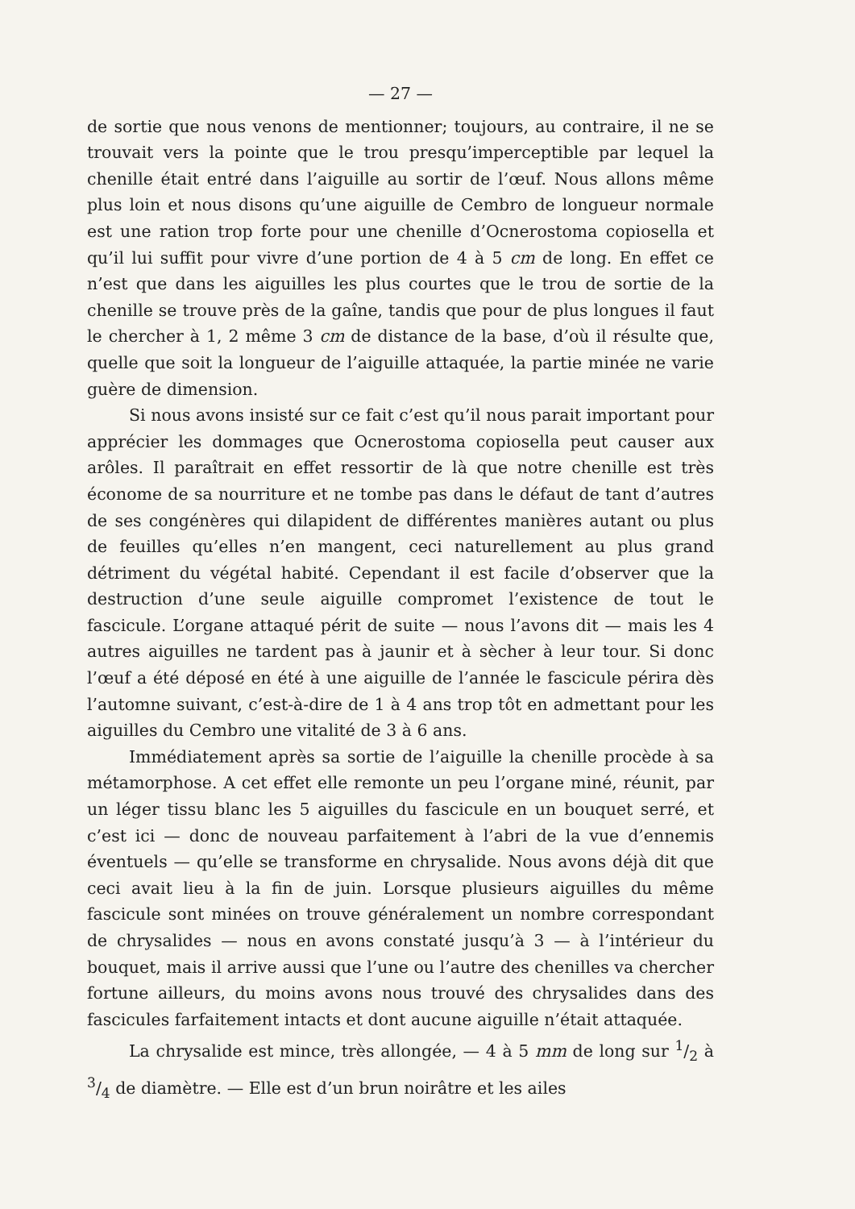— 27 —
de sortie que nous venons de mentionner; toujours, au contraire, il ne se trouvait vers la pointe que le trou presqu’imperceptible par lequel la chenille était entré dans l’aiguille au sortir de l’œuf. Nous allons même plus loin et nous disons qu’une aiguille de Cembro de longueur normale est une ration trop forte pour une chenille d’Ocnerostoma copiosella et qu’il lui suffit pour vivre d’une portion de 4 à 5 cm de long. En effet ce n’est que dans les aiguilles les plus courtes que le trou de sortie de la chenille se trouve près de la gaîne, tandis que pour de plus longues il faut le chercher à 1, 2 même 3 cm de distance de la base, d’où il résulte que, quelle que soit la longueur de l’aiguille attaquée, la partie minée ne varie guère de dimension.
Si nous avons insisté sur ce fait c’est qu’il nous parait important pour apprécier les dommages que Ocnerostoma copiosella peut causer aux arôles. Il paraîtrait en effet ressortir de là que notre chenille est très économe de sa nourriture et ne tombe pas dans le défaut de tant d’autres de ses congénères qui dilapident de différentes manières autant ou plus de feuilles qu’elles n’en mangent, ceci naturellement au plus grand détriment du végétal habité. Cependant il est facile d’observer que la destruction d’une seule aiguille compromet l’existence de tout le fascicule. L’organe attaqué périt de suite — nous l’avons dit — mais les 4 autres aiguilles ne tardent pas à jaunir et à sècher à leur tour. Si donc l’œuf a été déposé en été à une aiguille de l’année le fascicule périra dès l’automne suivant, c’est-à-dire de 1 à 4 ans trop tôt en admettant pour les aiguilles du Cembro une vitalité de 3 à 6 ans.
Immédiatement après sa sortie de l’aiguille la chenille procède à sa métamorphose. A cet effet elle remonte un peu l’organe miné, réunit, par un léger tissu blanc les 5 aiguilles du fascicule en un bouquet serré, et c’est ici — donc de nouveau parfaitement à l’abri de la vue d’ennemis éventuels — qu’elle se transforme en chrysalide. Nous avons déjà dit que ceci avait lieu à la fin de juin. Lorsque plusieurs aiguilles du même fascicule sont minées on trouve généralement un nombre correspondant de chrysalides — nous en avons constaté jusqu’à 3 — à l’intérieur du bouquet, mais il arrive aussi que l’une ou l’autre des chenilles va chercher fortune ailleurs, du moins avons nous trouvé des chrysalides dans des fascicules farfaitement intacts et dont aucune aiguille n’était attaquée.
La chrysalide est mince, très allongée, — 4 à 5 mm de long sur 1/2 à 3/4 de diamètre. — Elle est d’un brun noirâtre et les ailes